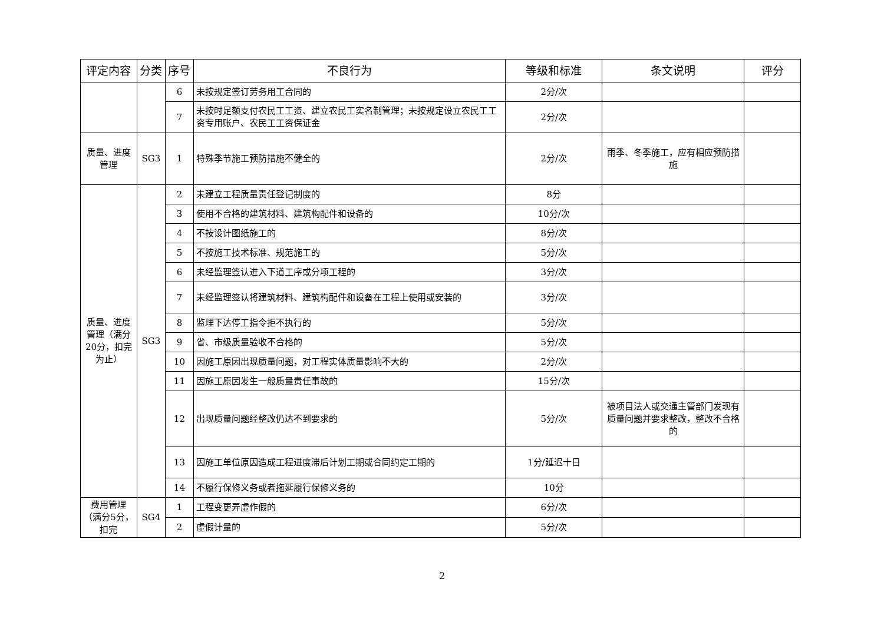| 评定内容 | 分类 | 序号 | 不良行为 | 等级和标准 | 条文说明 | 评分 |
| --- | --- | --- | --- | --- | --- | --- |
| | | 6 | 未按规定签订劳务用工合同的 | 2分/次 | | |
| | | 7 | 未按时足额支付农民工工资、建立农民工实名制管理；未按规定设立农民工工资专用账户、农民工工资保证金 | 2分/次 | | |
| 质量、进度管理 | SG3 | 1 | 特殊季节施工预防措施不健全的 | 2分/次 | 雨季、冬季施工，应有相应预防措施 | |
| 质量、进度管理（满分20分，扣完为止） | SG3 | 2 | 未建立工程质量责任登记制度的 | 8分 | | |
| | | 3 | 使用不合格的建筑材料、建筑构配件和设备的 | 10分/次 | | |
| | | 4 | 不按设计图纸施工的 | 8分/次 | | |
| | | 5 | 不按施工技术标准、规范施工的 | 5分/次 | | |
| | | 6 | 未经监理签认进入下道工序或分项工程的 | 3分/次 | | |
| | | 7 | 未经监理签认将建筑材料、建筑构配件和设备在工程上使用或安装的 | 3分/次 | | |
| | | 8 | 监理下达停工指令拒不执行的 | 5分/次 | | |
| | | 9 | 省、市级质量验收不合格的 | 5分/次 | | |
| | | 10 | 因施工原因出现质量问题，对工程实体质量影响不大的 | 2分/次 | | |
| | | 11 | 因施工原因发生一般质量责任事故的 | 15分/次 | | |
| | | 12 | 出现质量问题经整改仍达不到要求的 | 5分/次 | 被项目法人或交通主管部门发现有质量问题并要求整改，整改不合格的 | |
| | | 13 | 因施工单位原因造成工程进度滞后计划工期或合同约定工期的 | 1分/延迟十日 | | |
| | | 14 | 不履行保修义务或者拖延履行保修义务的 | 10分 | | |
| 费用管理（满分5分，扣完 | SG4 | 1 | 工程变更弄虚作假的 | 6分/次 | | |
| | | 2 | 虚假计量的 | 5分/次 | | |
2